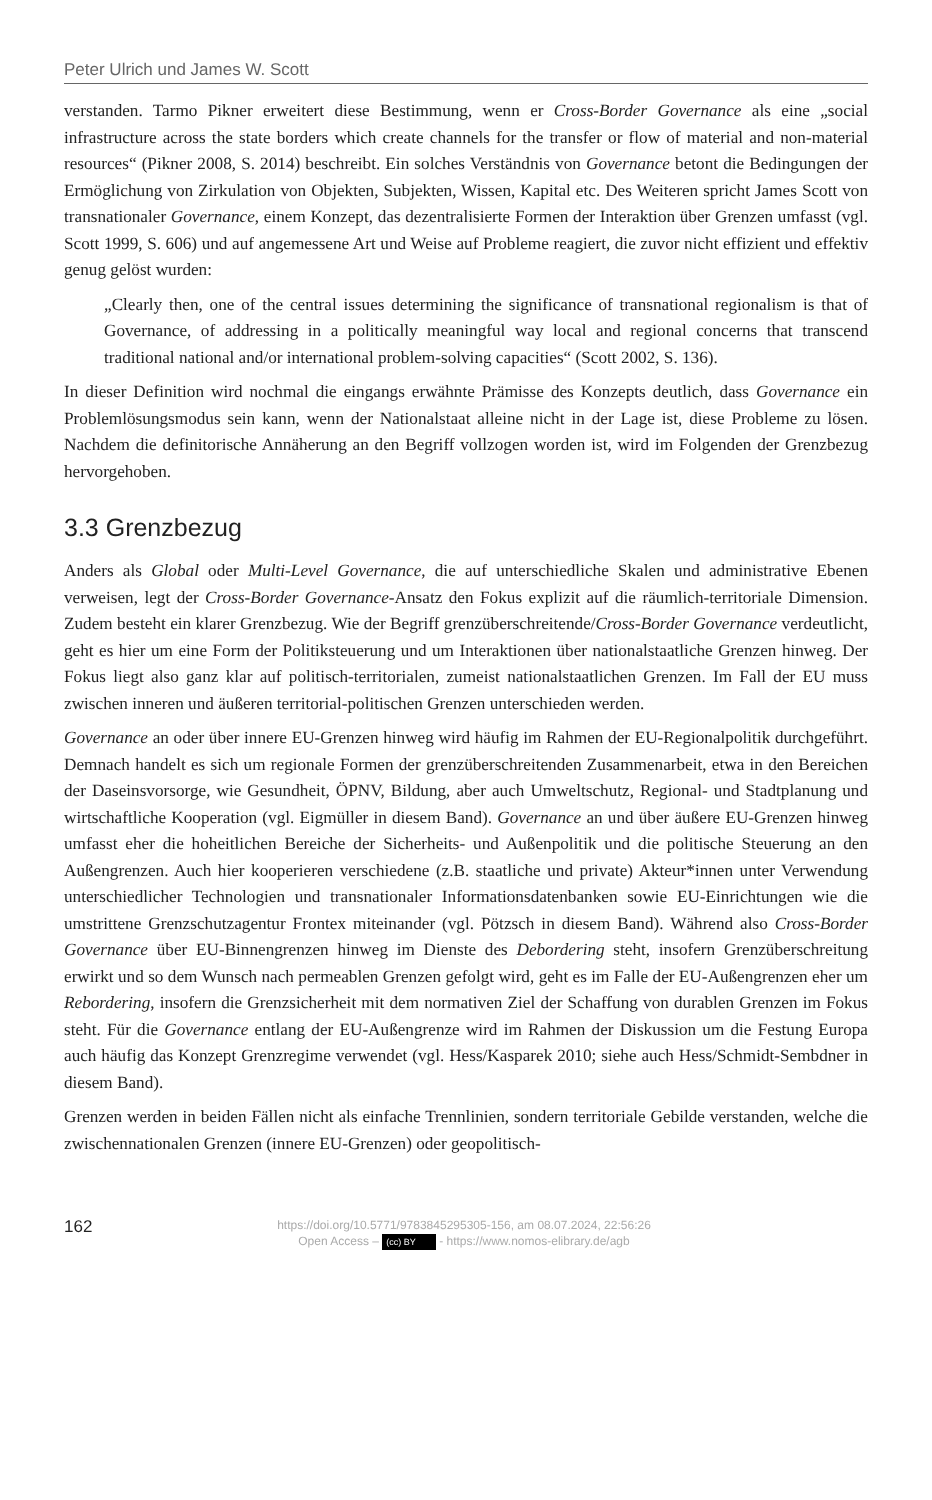Peter Ulrich und James W. Scott
verstanden. Tarmo Pikner erweitert diese Bestimmung, wenn er Cross-Border Governance als eine „social infrastructure across the state borders which create channels for the transfer or flow of material and non-material resources“ (Pikner 2008, S. 2014) beschreibt. Ein solches Verständnis von Governance betont die Bedingungen der Ermöglichung von Zirkulation von Objekten, Subjekten, Wissen, Kapital etc. Des Weiteren spricht James Scott von transnationaler Governance, einem Konzept, das dezentralisierte Formen der Interaktion über Grenzen umfasst (vgl. Scott 1999, S. 606) und auf angemessene Art und Weise auf Probleme reagiert, die zuvor nicht effizient und effektiv genug gelöst wurden:
„Clearly then, one of the central issues determining the significance of transnational regionalism is that of Governance, of addressing in a politically meaningful way local and regional concerns that transcend traditional national and/or international problem-solving capacities“ (Scott 2002, S. 136).
In dieser Definition wird nochmal die eingangs erwähnte Prämisse des Konzepts deutlich, dass Governance ein Problemlösungsmodus sein kann, wenn der Nationalstaat alleine nicht in der Lage ist, diese Probleme zu lösen. Nachdem die definitorische Annäherung an den Begriff vollzogen worden ist, wird im Folgenden der Grenzbezug hervorgehoben.
3.3 Grenzbezug
Anders als Global oder Multi-Level Governance, die auf unterschiedliche Skalen und administrative Ebenen verweisen, legt der Cross-Border Governance-Ansatz den Fokus explizit auf die räumlich-territoriale Dimension. Zudem besteht ein klarer Grenzbezug. Wie der Begriff grenzüberschreitende/Cross-Border Governance verdeutlicht, geht es hier um eine Form der Politiksteuerung und um Interaktionen über nationalstaatliche Grenzen hinweg. Der Fokus liegt also ganz klar auf politisch-territorialen, zumeist nationalstaatlichen Grenzen. Im Fall der EU muss zwischen inneren und äußeren territorial-politischen Grenzen unterschieden werden.
Governance an oder über innere EU-Grenzen hinweg wird häufig im Rahmen der EU-Regionalpolitik durchgeführt. Demnach handelt es sich um regionale Formen der grenzüberschreitenden Zusammenarbeit, etwa in den Bereichen der Daseinsvorsorge, wie Gesundheit, ÖPNV, Bildung, aber auch Umweltschutz, Regional- und Stadtplanung und wirtschaftliche Kooperation (vgl. Eigmüller in diesem Band). Governance an und über äußere EU-Grenzen hinweg umfasst eher die hoheitlichen Bereiche der Sicherheits- und Außenpolitik und die politische Steuerung an den Außengrenzen. Auch hier kooperieren verschiedene (z.B. staatliche und private) Akteur*innen unter Verwendung unterschiedlicher Technologien und transnationaler Informationsdatenbanken sowie EU-Einrichtungen wie die umstrittene Grenzschutzagentur Frontex miteinander (vgl. Pötzsch in diesem Band). Während also Cross-Border Governance über EU-Binnengrenzen hinweg im Dienste des Debordering steht, insofern Grenzüberschreitung erwirkt und so dem Wunsch nach permeablen Grenzen gefolgt wird, geht es im Falle der EU-Außengrenzen eher um Rebordering, insofern die Grenzsicherheit mit dem normativen Ziel der Schaffung von durablen Grenzen im Fokus steht. Für die Governance entlang der EU-Außengrenze wird im Rahmen der Diskussion um die Festung Europa auch häufig das Konzept Grenzregime verwendet (vgl. Hess/Kasparek 2010; siehe auch Hess/Schmidt-Sembdner in diesem Band).
Grenzen werden in beiden Fällen nicht als einfache Trennlinien, sondern territoriale Gebilde verstanden, welche die zwischennationalen Grenzen (innere EU-Grenzen) oder geopolitisch-
162
https://doi.org/10.5771/9783845295305-156, am 08.07.2024, 22:56:26
Open Access – (cc) BY - https://www.nomos-elibrary.de/agb